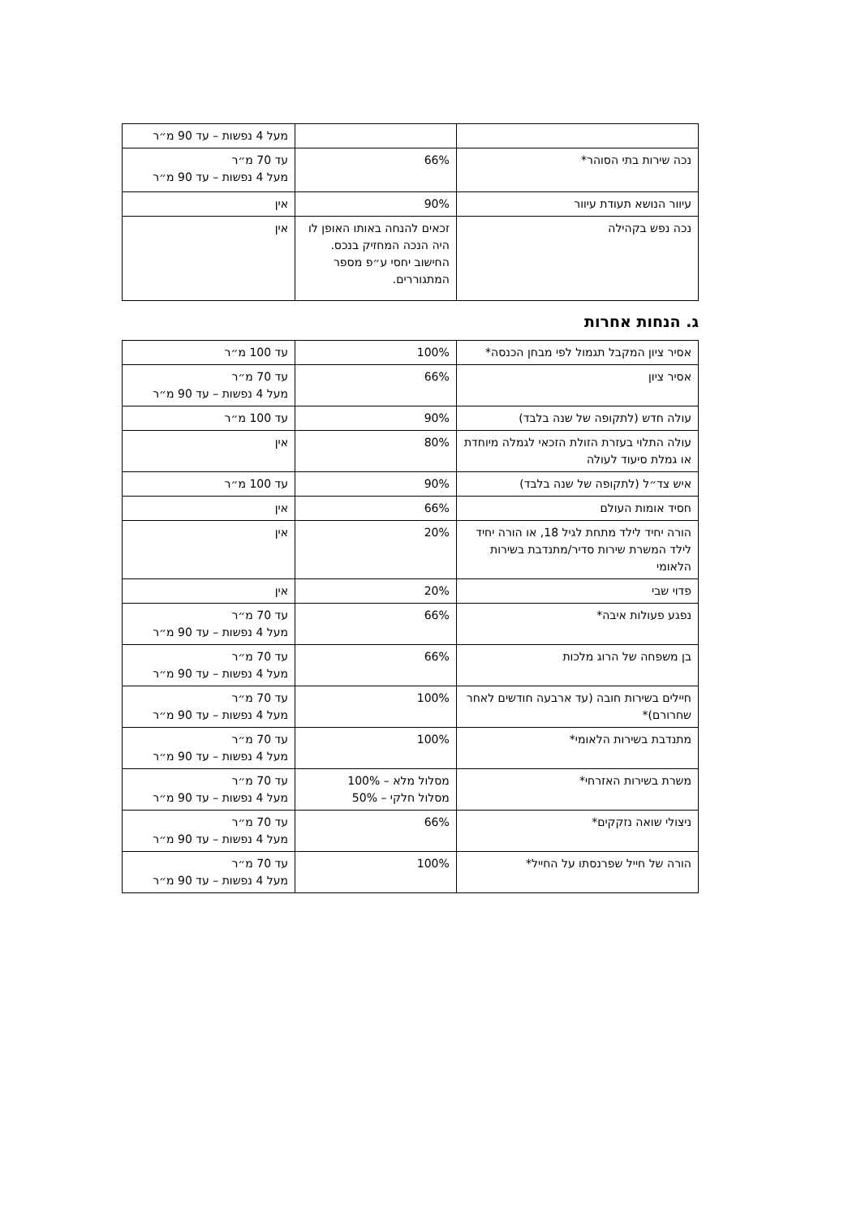| | | מעל 4 נפשות – עד 90 מ״ר |
| נכה שירות בתי הסוהר* | 66% | עד 70 מ״ר מעל 4 נפשות – עד 90 מ״ר |
| עיוור הנושא תעודת עיוור | 90% | אין |
| נכה נפש בקהילה | זכאים להנחה באותו האופן לו היה הנכה המחזיק בנכס. החישוב יחסי ע״פ מספר המתגוררים. | אין |
ג. הנחות אחרות
| אסיר ציון המקבל תגמול לפי מבחן הכנסה* | 100% | עד 100 מ״ר |
| אסיר ציון | 66% | עד 70 מ״ר מעל 4 נפשות – עד 90 מ״ר |
| עולה חדש (לתקופה של שנה בלבד) | 90% | עד 100 מ״ר |
| עולה התלוי בעזרת הזולת הזכאי לגמלה מיוחדת או גמלת סיעוד לעולה | 80% | אין |
| איש צד״ל (לתקופה של שנה בלבד) | 90% | עד 100 מ״ר |
| חסיד אומות העולם | 66% | אין |
| הורה יחיד לילד מתחת לגיל 18, או הורה יחיד לילד המשרת שירות סדיר/מתנדבת בשירות הלאומי | 20% | אין |
| פדוי שבי | 20% | אין |
| נפגע פעולות איבה* | 66% | עד 70 מ״ר מעל 4 נפשות – עד 90 מ״ר |
| בן משפחה של הרוג מלכות | 66% | עד 70 מ״ר מעל 4 נפשות – עד 90 מ״ר |
| חיילים בשירות חובה (עד ארבעה חודשים לאחר שחרורם)* | 100% | עד 70 מ״ר מעל 4 נפשות – עד 90 מ״ר |
| מתנדבת בשירות הלאומי* | 100% | עד 70 מ״ר מעל 4 נפשות – עד 90 מ״ר |
| משרת בשירות האזרחי* | מסלול מלא – 100% מסלול חלקי – 50% | עד 70 מ״ר מעל 4 נפשות – עד 90 מ״ר |
| ניצולי שואה נזקקים* | 66% | עד 70 מ״ר מעל 4 נפשות – עד 90 מ״ר |
| הורה של חייל שפרנסתו על החייל* | 100% | עד 70 מ״ר מעל 4 נפשות – עד 90 מ״ר |